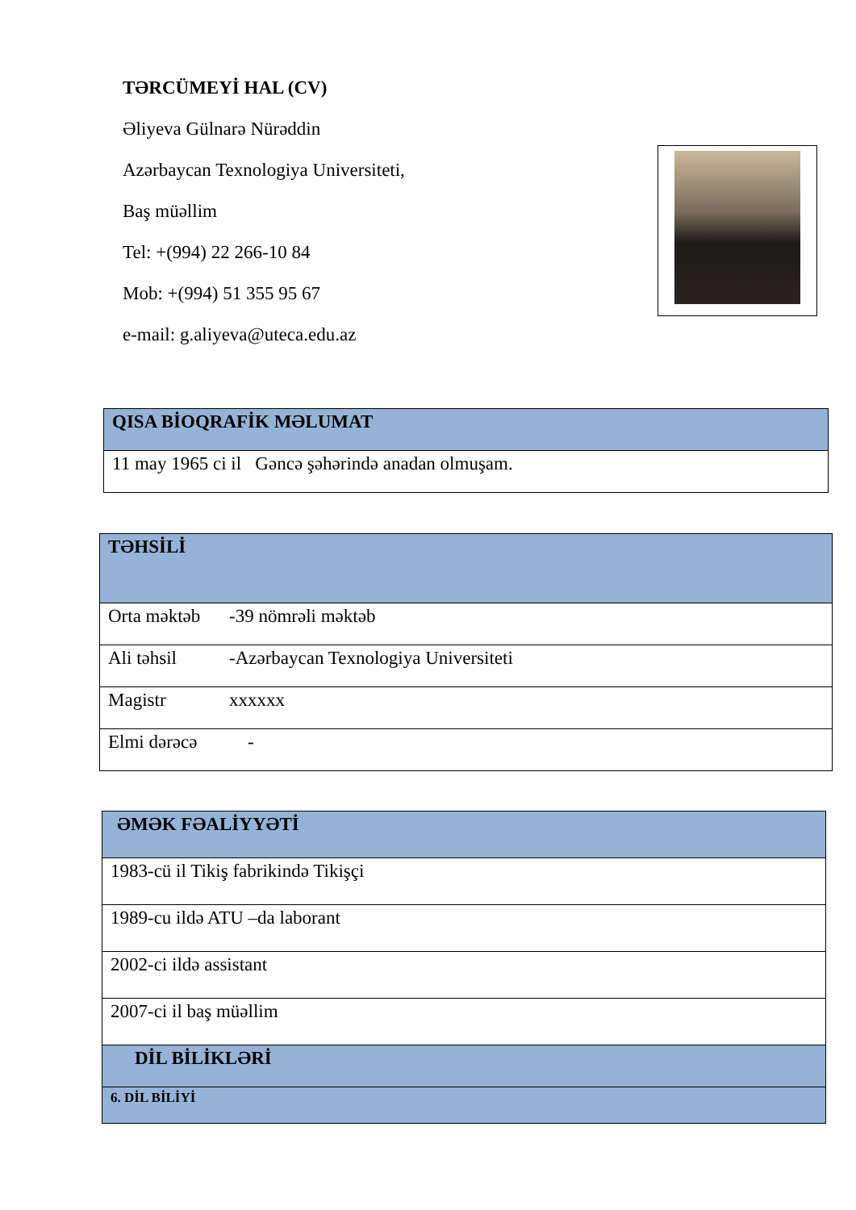TƏRCÜMEYİ HAL (CV)
Əliyeva Gülnarə Nürəddin
Azərbaycan Texnologiya Universiteti,
Baş müəllim
Tel: +(994) 22 266-10 84
Mob: +(994) 51 355 95 67
e-mail: g.aliyeva@uteca.edu.az
| QISA BİOQRAFİK MƏLUMAT |
| --- |
| 11 may 1965 ci il Gəncə şəhərində anadan olmuşam. |
| TƏHSİLİ | |
| --- | --- |
| Orta məktəb | -39 nömrəli məktəb |
| Ali təhsil | -Azərbaycan Texnologiya Universiteti |
| Magistr | xxxxxx |
| Elmi dərəcə | - |
| ƏMƏK FƏALİYYƏTİ |
| --- |
| 1983-cü il Tikiş fabrikində Tikişçi |
| 1989-cu ildə ATU –da laborant |
| 2002-ci ildə assistant |
| 2007-ci il baş müəllim |
| DİL BİLİKLƏRİ |
| 6. DİL BİLİYİ |